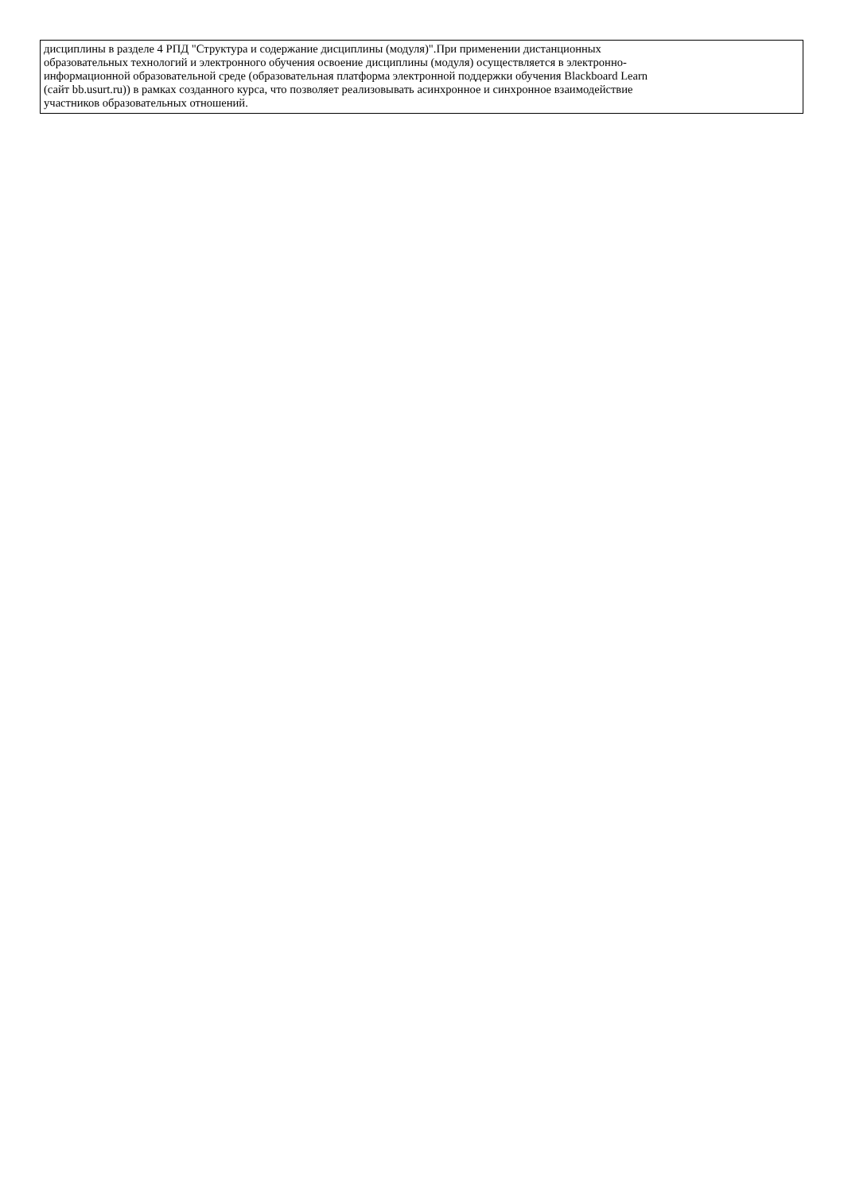| дисциплины в разделе 4 РПД "Структура и содержание дисциплины (модуля)".При применении дистанционных образовательных технологий и электронного обучения освоение дисциплины (модуля) осуществляется в электронно- информационной образовательной среде (образовательная платформа электронной поддержки обучения Blackboard Learn (сайт bb.usurt.ru)) в рамках созданного курса, что позволяет реализовывать асинхронное и синхронное взаимодействие участников образовательных отношений. |